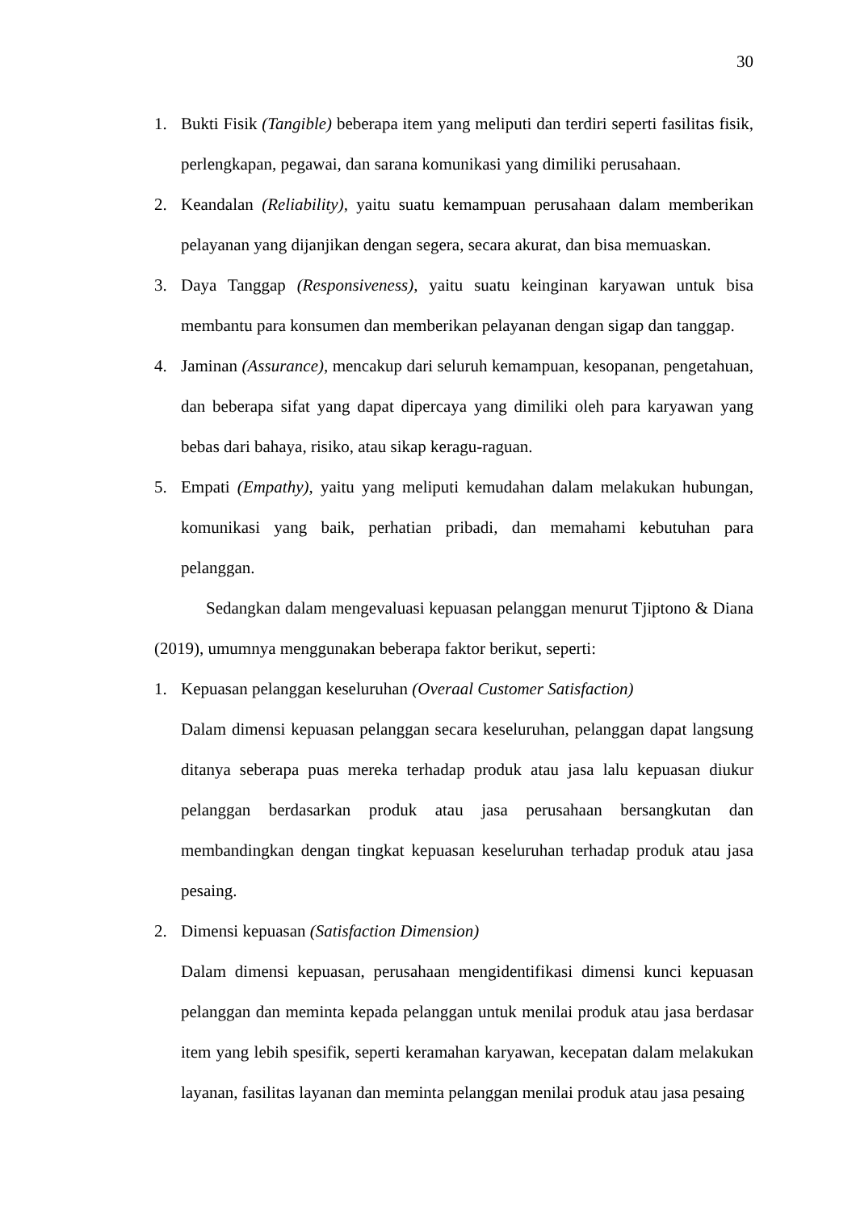30
1. Bukti Fisik (Tangible) beberapa item yang meliputi dan terdiri seperti fasilitas fisik, perlengkapan, pegawai, dan sarana komunikasi yang dimiliki perusahaan.
2. Keandalan (Reliability), yaitu suatu kemampuan perusahaan dalam memberikan pelayanan yang dijanjikan dengan segera, secara akurat, dan bisa memuaskan.
3. Daya Tanggap (Responsiveness), yaitu suatu keinginan karyawan untuk bisa membantu para konsumen dan memberikan pelayanan dengan sigap dan tanggap.
4. Jaminan (Assurance), mencakup dari seluruh kemampuan, kesopanan, pengetahuan, dan beberapa sifat yang dapat dipercaya yang dimiliki oleh para karyawan yang bebas dari bahaya, risiko, atau sikap keragu-raguan.
5. Empati (Empathy), yaitu yang meliputi kemudahan dalam melakukan hubungan, komunikasi yang baik, perhatian pribadi, dan memahami kebutuhan para pelanggan.
Sedangkan dalam mengevaluasi kepuasan pelanggan menurut Tjiptono & Diana (2019), umumnya menggunakan beberapa faktor berikut, seperti:
1. Kepuasan pelanggan keseluruhan (Overaal Customer Satisfaction)
Dalam dimensi kepuasan pelanggan secara keseluruhan, pelanggan dapat langsung ditanya seberapa puas mereka terhadap produk atau jasa lalu kepuasan diukur pelanggan berdasarkan produk atau jasa perusahaan bersangkutan dan membandingkan dengan tingkat kepuasan keseluruhan terhadap produk atau jasa pesaing.
2. Dimensi kepuasan (Satisfaction Dimension)
Dalam dimensi kepuasan, perusahaan mengidentifikasi dimensi kunci kepuasan pelanggan dan meminta kepada pelanggan untuk menilai produk atau jasa berdasar item yang lebih spesifik, seperti keramahan karyawan, kecepatan dalam melakukan layanan, fasilitas layanan dan meminta pelanggan menilai produk atau jasa pesaing